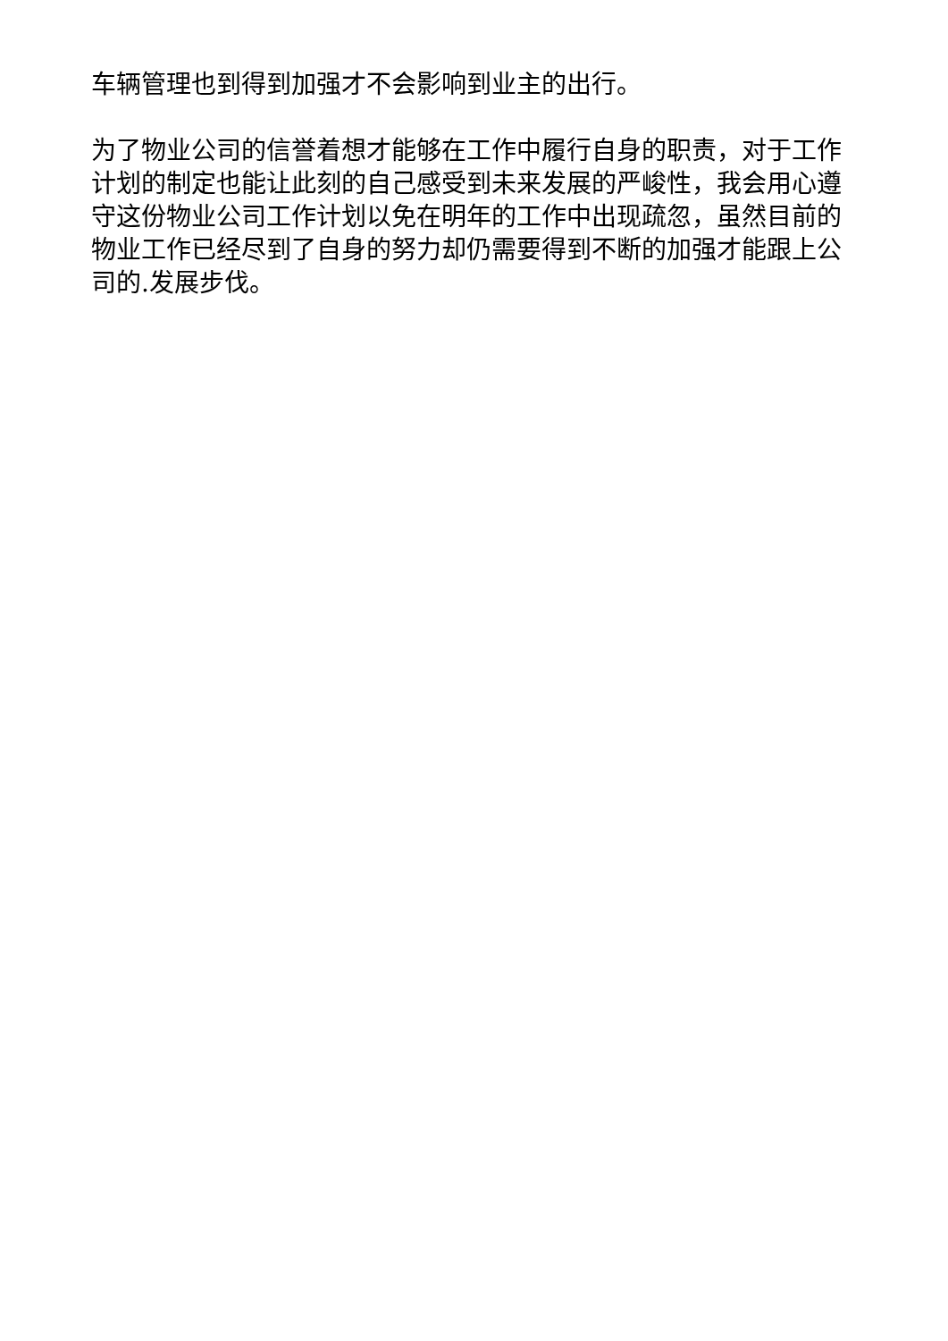车辆管理也到得到加强才不会影响到业主的出行。
为了物业公司的信誉着想才能够在工作中履行自身的职责，对于工作计划的制定也能让此刻的自己感受到未来发展的严峻性，我会用心遵守这份物业公司工作计划以免在明年的工作中出现疏忽，虽然目前的物业工作已经尽到了自身的努力却仍需要得到不断的加强才能跟上公司的.发展步伐。